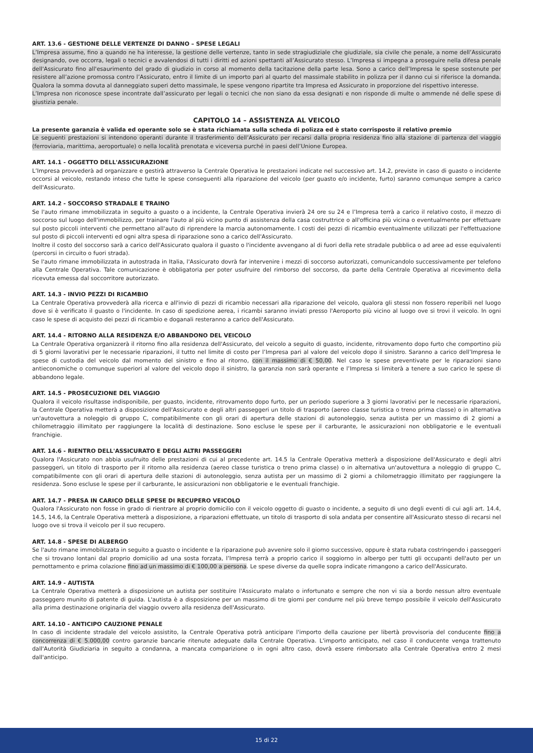ART. 13.6 - GESTIONE DELLE VERTENZE DI DANNO – SPESE LEGALI
L’Impresa assume, fino a quando ne ha interesse, la gestione delle vertenze, tanto in sede stragiudiziale che giudiziale, sia civile che penale, a nome dell’Assicurato designando, ove occorra, legali o tecnici e avvalendosi di tutti i diritti ed azioni spettanti all’Assicurato stesso. L’Impresa si impegna a proseguire nella difesa penale dell'Assicurato fino all'esaurimento del grado di giudizio in corso al momento della tacitazione della parte lesa. Sono a carico dell’Impresa le spese sostenute per resistere all’azione promossa contro l’Assicurato, entro il limite di un importo pari al quarto del massimale stabilito in polizza per il danno cui si riferisce la domanda. Qualora la somma dovuta al danneggiato superi detto massimale, le spese vengono ripartite tra Impresa ed Assicurato in proporzione del rispettivo interesse.
L’Impresa non riconosce spese incontrate dall’assicurato per legali o tecnici che non siano da essa designati e non risponde di multe o ammende né delle spese di giustizia penale.
CAPITOLO 14 – ASSISTENZA AL VEICOLO
La presente garanzia è valida ed operante solo se è stata richiamata sulla scheda di polizza ed è stato corrisposto il relativo premio
Le seguenti prestazioni si intendono operanti durante il trasferimento dell’Assicurato per recarsi dalla propria residenza fino alla stazione di partenza del viaggio (ferroviaria, marittima, aeroportuale) o nella località prenotata e viceversa purché in paesi dell’Unione Europea.
ART. 14.1 - OGGETTO DELL'ASSICURAZIONE
L’Impresa provvederà ad organizzare e gestirà attraverso la Centrale Operativa le prestazioni indicate nel successivo art. 14.2, previste in caso di guasto o incidente occorsi al veicolo, restando inteso che tutte le spese conseguenti alla riparazione del veicolo (per guasto e/o incidente, furto) saranno comunque sempre a carico dell'Assicurato.
ART. 14.2 - SOCCORSO STRADALE E TRAINO
Se l'auto rimane immobilizzata in seguito a guasto o a incidente, la Centrale Operativa invierà 24 ore su 24 e l’Impresa terrà a carico il relativo costo, il mezzo di soccorso sul luogo dell'immobilizzo, per trainare l'auto al più vicino punto di assistenza della casa costruttrice o all'officina più vicina o eventualmente per effettuare sul posto piccoli interventi che permettano all'auto di riprendere la marcia autonomamente. I costi dei pezzi di ricambio eventualmente utilizzati per l'effettuazione sul posto di piccoli interventi ed ogni altra spesa di riparazione sono a carico dell'Assicurato.
Inoltre il costo del soccorso sarà a carico dell'Assicurato qualora il guasto o l'incidente avvengano al di fuori della rete stradale pubblica o ad aree ad esse equivalenti (percorsi in circuito o fuori strada).
Se l'auto rimane immobilizzata in autostrada in Italia, l'Assicurato dovrà far intervenire i mezzi di soccorso autorizzati, comunicandolo successivamente per telefono alla Centrale Operativa. Tale comunicazione è obbligatoria per poter usufruire del rimborso del soccorso, da parte della Centrale Operativa al ricevimento della ricevuta emessa dal soccorritore autorizzato.
ART. 14.3 - INVIO PEZZI DI RICAMBIO
La Centrale Operativa provvederà alla ricerca e all'invio di pezzi di ricambio necessari alla riparazione del veicolo, qualora gli stessi non fossero reperibili nel luogo dove si è verificato il guasto o l'incidente. In caso di spedizione aerea, i ricambi saranno inviati presso l'Aeroporto più vicino al luogo ove si trovi il veicolo. In ogni caso le spese di acquisto dei pezzi di ricambio e doganali resteranno a carico dell'Assicurato.
ART. 14.4 - RITORNO ALLA RESIDENZA E/O ABBANDONO DEL VEICOLO
La Centrale Operativa organizzerà il ritorno fino alla residenza dell'Assicurato, del veicolo a seguito di guasto, incidente, ritrovamento dopo furto che comportino più di 5 giorni lavorativi per le necessarie riparazioni, il tutto nel limite di costo per l’Impresa pari al valore del veicolo dopo il sinistro. Saranno a carico dell’Impresa le spese di custodia del veicolo dal momento del sinistro e fino al ritorno, con il massimo di € 50,00. Nel caso le spese preventivate per le riparazioni siano antieconomiche o comunque superiori al valore del veicolo dopo il sinistro, la garanzia non sarà operante e l’Impresa si limiterà a tenere a suo carico le spese di abbandono legale.
ART. 14.5 - PROSECUZIONE DEL VIAGGIO
Qualora il veicolo risultasse indisponibile, per guasto, incidente, ritrovamento dopo furto, per un periodo superiore a 3 giorni lavorativi per le necessarie riparazioni, la Centrale Operativa metterà a disposizione dell'Assicurato e degli altri passeggeri un titolo di trasporto (aereo classe turistica o treno prima classe) o in alternativa un'autovettura a noleggio di gruppo C, compatibilmente con gli orari di apertura delle stazioni di autonoleggio, senza autista per un massimo di 2 giorni a chilometraggio illimitato per raggiungere la località di destinazione. Sono escluse le spese per il carburante, le assicurazioni non obbligatorie e le eventuali franchigie.
ART. 14.6 - RIENTRO DELL'ASSICURATO E DEGLI ALTRI PASSEGGERI
Qualora l'Assicurato non abbia usufruito delle prestazioni di cui al precedente art. 14.5 la Centrale Operativa metterà a disposizione dell'Assicurato e degli altri passeggeri, un titolo di trasporto per il ritorno alla residenza (aereo classe turistica o treno prima classe) o in alternativa un'autovettura a noleggio di gruppo C, compatibilmente con gli orari di apertura delle stazioni di autonoleggio, senza autista per un massimo di 2 giorni a chilometraggio illimitato per raggiungere la residenza. Sono escluse le spese per il carburante, le assicurazioni non obbligatorie e le eventuali franchigie.
ART. 14.7 - PRESA IN CARICO DELLE SPESE DI RECUPERO VEICOLO
Qualora l'Assicurato non fosse in grado di rientrare al proprio domicilio con il veicolo oggetto di guasto o incidente, a seguito di uno degli eventi di cui agli art. 14.4, 14.5, 14.6, la Centrale Operativa metterà a disposizione, a riparazioni effettuate, un titolo di trasporto di sola andata per consentire all'Assicurato stesso di recarsi nel luogo ove si trova il veicolo per il suo recupero.
ART. 14.8 - SPESE DI ALBERGO
Se l'auto rimane immobilizzata in seguito a guasto o incidente e la riparazione può avvenire solo il giorno successivo, oppure è stata rubata costringendo i passeggeri che si trovano lontani dal proprio domicilio ad una sosta forzata, l’Impresa terrà a proprio carico il soggiorno in albergo per tutti gli occupanti dell'auto per un pernottamento e prima colazione fino ad un massimo di € 100,00 a persona. Le spese diverse da quelle sopra indicate rimangono a carico dell'Assicurato.
ART. 14.9 - AUTISTA
La Centrale Operativa metterà a disposizione un autista per sostituire l'Assicurato malato o infortunato e sempre che non vi sia a bordo nessun altro eventuale passeggero munito di patente di guida. L'autista è a disposizione per un massimo di tre giorni per condurre nel più breve tempo possibile il veicolo dell'Assicurato alla prima destinazione originaria del viaggio ovvero alla residenza dell'Assicurato.
ART. 14.10 - ANTICIPO CAUZIONE PENALE
In caso di incidente stradale del veicolo assistito, la Centrale Operativa potrà anticipare l'importo della cauzione per libertà provvisoria del conducente fino a concorrenza di € 5.000,00 contro garanzie bancarie ritenute adeguate dalla Centrale Operativa. L'importo anticipato, nel caso il conducente venga trattenuto dall'Autorità Giudiziaria in seguito a condanna, a mancata comparizione o in ogni altro caso, dovrà essere rimborsato alla Centrale Operativa entro 2 mesi dall'anticipo.
15 di 22